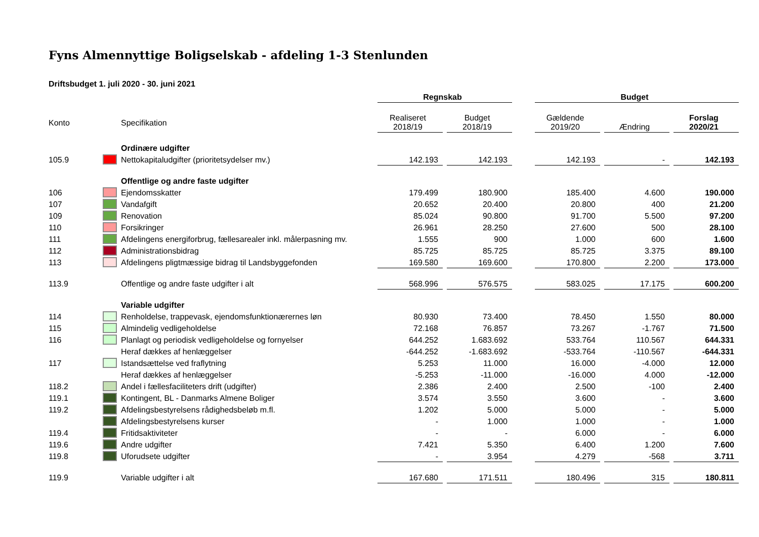Fyns Almennyttige Boligselskab - afdeling 1-3 Stenlunden
Driftsbudget 1. juli 2020 - 30. juni 2021
| | | | Regnskab | | | Budget | | |
| Konto | | Specifikation | Realiseret 2018/19 | Budget 2018/19 | | Gældende 2019/20 | Ændring | Forslag 2020/21 |
| | | Ordinære udgifter | | | | | | |
| 105.9 | | Nettokapitaludgifter (prioritetsydelser mv.) | 142.193 | 142.193 | | 142.193 | - | 142.193 |
| | | Offentlige og andre faste udgifter | | | | | | |
| 106 | | Ejendomsskatter | 179.499 | 180.900 | | 185.400 | 4.600 | 190.000 |
| 107 | | Vandafgift | 20.652 | 20.400 | | 20.800 | 400 | 21.200 |
| 109 | | Renovation | 85.024 | 90.800 | | 91.700 | 5.500 | 97.200 |
| 110 | | Forsikringer | 26.961 | 28.250 | | 27.600 | 500 | 28.100 |
| 111 | | Afdelingens energiforbrug, fællesarealer inkl. målerpasning mv. | 1.555 | 900 | | 1.000 | 600 | 1.600 |
| 112 | | Administrationsbidrag | 85.725 | 85.725 | | 85.725 | 3.375 | 89.100 |
| 113 | | Afdelingens pligtmæssige bidrag til Landsbyggefonden | 169.580 | 169.600 | | 170.800 | 2.200 | 173.000 |
| 113.9 | | Offentlige og andre faste udgifter i alt | 568.996 | 576.575 | | 583.025 | 17.175 | 600.200 |
| | | Variable udgifter | | | | | | |
| 114 | | Renholdelse, trappevask, ejendomsfunktionærernes løn | 80.930 | 73.400 | | 78.450 | 1.550 | 80.000 |
| 115 | | Almindelig vedligeholdelse | 72.168 | 76.857 | | 73.267 | -1.767 | 71.500 |
| 116 | | Planlagt og periodisk vedligeholdelse og fornyelser | 644.252 | 1.683.692 | | 533.764 | 110.567 | 644.331 |
| | | Heraf dækkes af henlæggelser | -644.252 | -1.683.692 | | -533.764 | -110.567 | -644.331 |
| 117 | | Istandsættelse ved fraflytning | 5.253 | 11.000 | | 16.000 | -4.000 | 12.000 |
| | | Heraf dækkes af henlæggelser | -5.253 | -11.000 | | -16.000 | 4.000 | -12.000 |
| 118.2 | | Andel i fællesfaciliteters drift (udgifter) | 2.386 | 2.400 | | 2.500 | -100 | 2.400 |
| 119.1 | | Kontingent, BL - Danmarks Almene Boliger | 3.574 | 3.550 | | 3.600 | - | 3.600 |
| 119.2 | | Afdelingsbestyrelsens rådighedsbeløb m.fl. | 1.202 | 5.000 | | 5.000 | - | 5.000 |
| | | Afdelingsbestyrelsens kurser | - | 1.000 | | 1.000 | - | 1.000 |
| 119.4 | | Fritidsaktiviteter | - | - | | 6.000 | - | 6.000 |
| 119.6 | | Andre udgifter | 7.421 | 5.350 | | 6.400 | 1.200 | 7.600 |
| 119.8 | | Uforudsete udgifter | - | 3.954 | | 4.279 | -568 | 3.711 |
| 119.9 | | Variable udgifter i alt | 167.680 | 171.511 | | 180.496 | 315 | 180.811 |